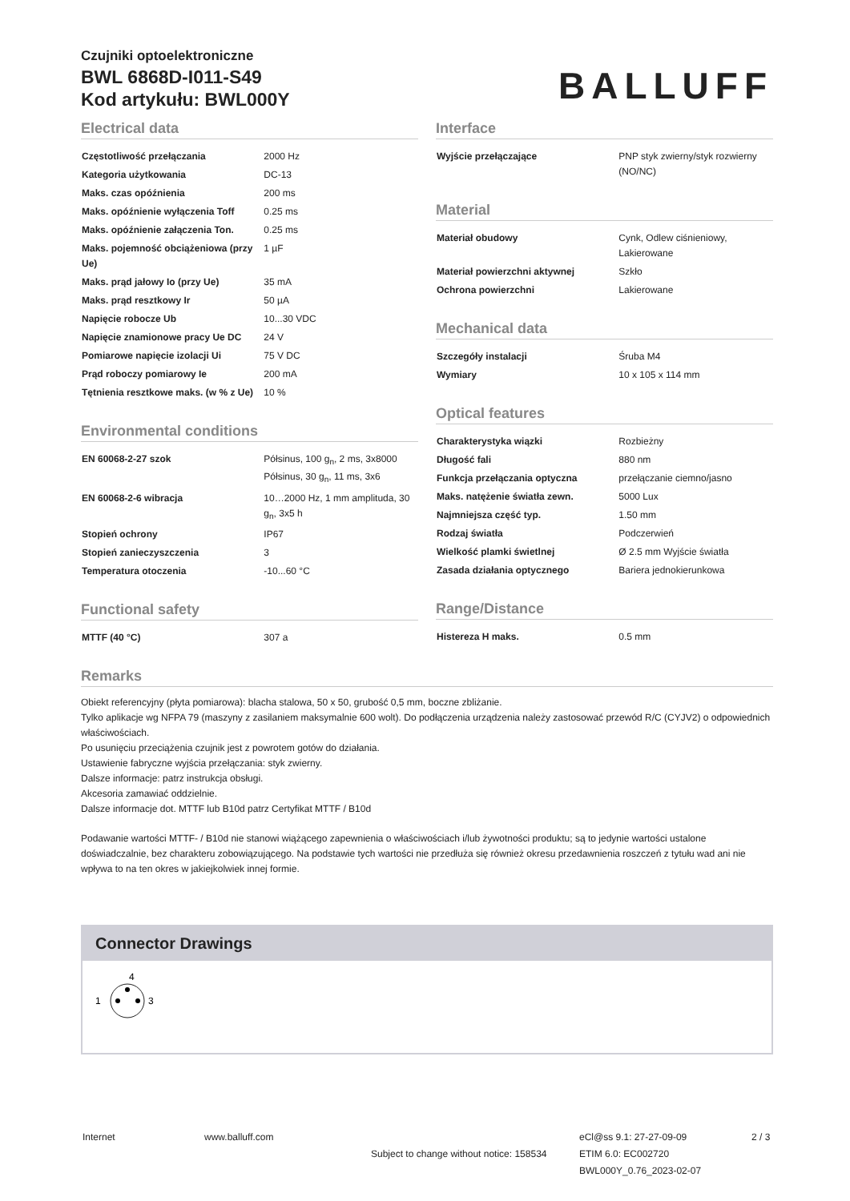Czujniki optoelektroniczne
BWL 6868D-I011-S49
Kod artykułu: BWL000Y
BALLUFF
Electrical data
| Częstotliwość przełączania | 2000 Hz |
| Kategoria użytkowania | DC-13 |
| Maks. czas opóźnienia | 200 ms |
| Maks. opóźnienie wyłączenia Toff | 0.25 ms |
| Maks. opóźnienie załączenia Ton. | 0.25 ms |
| Maks. pojemność obciążeniowa (przy Ue) | 1 µF |
| Maks. prąd jałowy Io (przy Ue) | 35 mA |
| Maks. prąd resztkowy Ir | 50 µA |
| Napięcie robocze Ub | 10...30 VDC |
| Napięcie znamionowe pracy Ue DC | 24 V |
| Pomiarowe napięcie izolacji Ui | 75 V DC |
| Prąd roboczy pomiarowy Ie | 200 mA |
| Tętnienia resztkowe maks. (w % z Ue) | 10 % |
Environmental conditions
| EN 60068-2-27 szok | Półsinus, 100 g<sub>n</sub>, 2 ms, 3x8000 Półsinus, 30 g<sub>n</sub>, 11 ms, 3x6 |
| EN 60068-2-6 wibracja | 10…2000 Hz, 1 mm amplituda, 30 g<sub>n</sub>, 3x5 h |
| Stopień ochrony | IP67 |
| Stopień zanieczyszczenia | 3 |
| Temperatura otoczenia | -10...60 °C |
Functional safety
| MTTF (40 °C) | 307 a |
Interface
| Wyjście przełączające | PNP styk zwierny/styk rozwierny (NO/NC) |
Material
| Materiał obudowy | Cynk, Odlew ciśnieniowy, Lakierowane |
| Materiał powierzchni aktywnej | Szkło |
| Ochrona powierzchni | Lakierowane |
Mechanical data
| Szczegóły instalacji | Śruba M4 |
| Wymiary | 10 x 105 x 114 mm |
Optical features
| Charakterystyka wiązki | Rozbieżny |
| Długość fali | 880 nm |
| Funkcja przełączania optyczna | przełączanie ciemno/jasno |
| Maks. natężenie światła zewn. | 5000 Lux |
| Najmniejsza część typ. | 1.50 mm |
| Rodzaj światła | Podczerwień |
| Wielkość plamki świetlnej | Ø 2.5 mm Wyjście światła |
| Zasada działania optycznego | Bariera jednokierunkowa |
Range/Distance
| Histereza H maks. | 0.5 mm |
Remarks
Obiekt referencyjny (płyta pomiarowa): blacha stalowa, 50 x 50, grubość 0,5 mm, boczne zbliżanie.
Tylko aplikacje wg NFPA 79 (maszyny z zasilaniem maksymalnie 600 wolt). Do podłączenia urządzenia należy zastosować przewód R/C (CYJV2) o odpowiednich właściwościach.
Po usunięciu przeciążenia czujnik jest z powrotem gotów do działania.
Ustawienie fabryczne wyjścia przełączania: styk zwierny.
Dalsze informacje: patrz instrukcja obsługi.
Akcesoria zamawiać oddzielnie.
Dalsze informacje dot. MTTF lub B10d patrz Certyfikat MTTF / B10d
Podawanie wartości MTTF- / B10d nie stanowi wiążącego zapewnienia o właściwościach i/lub żywotności produktu; są to jedynie wartości ustalone doświadczalnie, bez charakteru zobowiązującego. Na podstawie tych wartości nie przedłuża się również okresu przedawnienia roszczeń z tytułu wad ani nie wpływa to na ten okres w jakiejkolwiek innej formie.
Connector Drawings
4
1
3
Internet www.balluff.com
Subject to change without notice: 158534
eCl@ss 9.1: 27-27-09-09
ETIM 6.0: EC002720
BWL000Y_0.76_2023-02-07
2 / 3